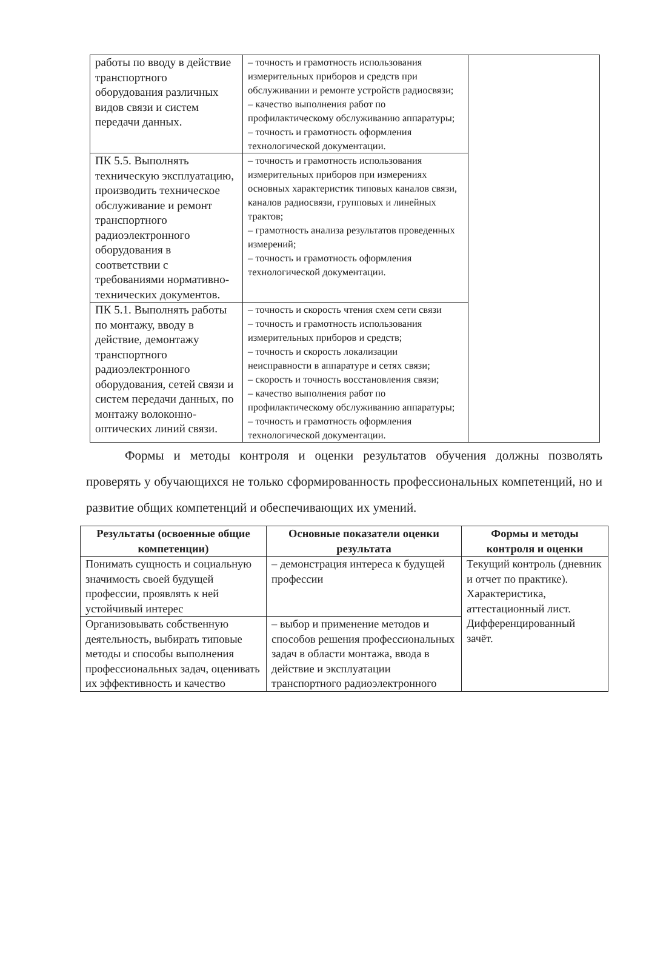| работы по вводу в действие транспортного оборудования различных видов связи и систем передачи данных. | – точность и грамотность использования измерительных приборов и средств при обслуживании и ремонте устройств радиосвязи; – качество выполнения работ по профилактическому обслуживанию аппаратуры; – точность и грамотность оформления технологической документации. | |
| ПК 5.5. Выполнять техническую эксплуатацию, производить техническое обслуживание и ремонт транспортного радиоэлектронного оборудования в соответствии с требованиями нормативно-технических документов. | – точность и грамотность использования измерительных приборов при измерениях основных характеристик типовых каналов связи, каналов радиосвязи, групповых и линейных трактов; – грамотность анализа результатов проведенных измерений; – точность и грамотность оформления технологической документации. | |
| ПК 5.1. Выполнять работы по монтажу, вводу в действие, демонтажу транспортного радиоэлектронного оборудования, сетей связи и систем передачи данных, по монтажу волоконно-оптических линий связи. | – точность и скорость чтения схем сети связи – точность и грамотность использования измерительных приборов и средств; – точность и скорость локализации неисправности в аппаратуре и сетях связи; – скорость и точность восстановления связи; – качество выполнения работ по профилактическому обслуживанию аппаратуры; – точность и грамотность оформления технологической документации. | |
Формы и методы контроля и оценки результатов обучения должны позволять проверять у обучающихся не только сформированность профессиональных компетенций, но и развитие общих компетенций и обеспечивающих их умений.
| Результаты (освоенные общие компетенции) | Основные показатели оценки результата | Формы и методы контроля и оценки |
| --- | --- | --- |
| Понимать сущность и социальную значимость своей будущей профессии, проявлять к ней устойчивый интерес | – демонстрация интереса к будущей профессии | Текущий контроль (дневник и отчет по практике). Характеристика, аттестационный лист. Дифференцированный зачёт. |
| Организовывать собственную деятельность, выбирать типовые методы и способы выполнения профессиональных задач, оценивать их эффективность и качество | – выбор и применение методов и способов решения профессиональных задач в области монтажа, ввода в действие и эксплуатации транспортного радиоэлектронного | |